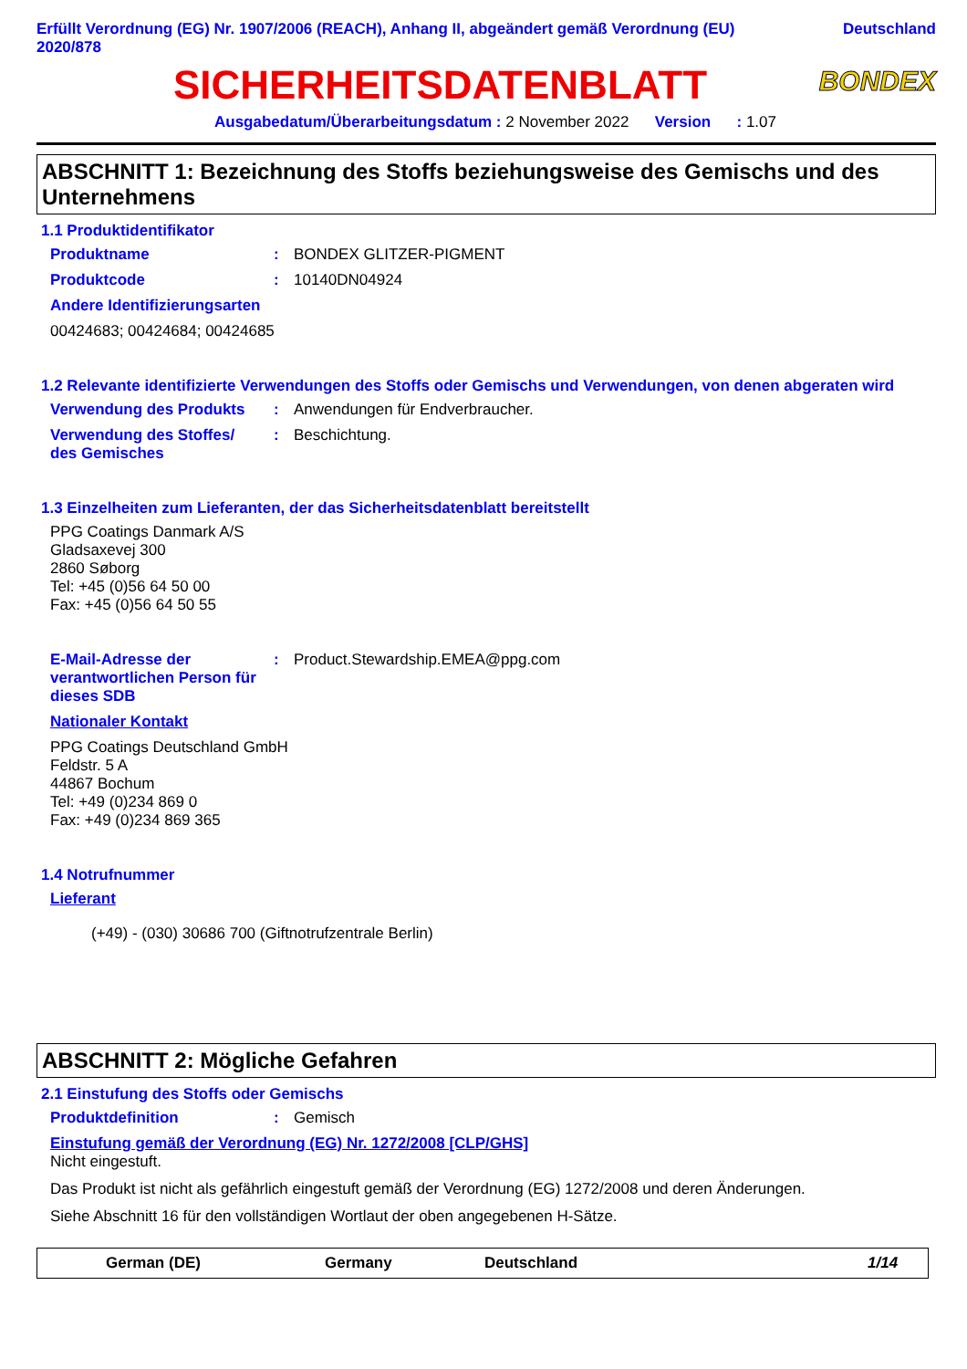Erfüllt Verordnung (EG) Nr. 1907/2006 (REACH), Anhang II, abgeändert gemäß Verordnung (EU)
2020/878 Deutschland
SICHERHEITSDATENBLATT
BONDEX
Ausgabedatum/Überarbeitungsdatum : 2 November 2022 Version : 1.07
ABSCHNITT 1: Bezeichnung des Stoffs beziehungsweise des Gemischs und des Unternehmens
1.1 Produktidentifikator
Produktname: BONDEX GLITZER-PIGMENT
Produktcode: 10140DN04924
Andere Identifizierungsarten
00424683; 00424684; 00424685
1.2 Relevante identifizierte Verwendungen des Stoffs oder Gemischs und Verwendungen, von denen abgeraten wird
Verwendung des Produkts: Anwendungen für Endverbraucher.
Verwendung des Stoffes/
des Gemisches: Beschichtung.
1.3 Einzelheiten zum Lieferanten, der das Sicherheitsdatenblatt bereitstellt
PPG Coatings Danmark A/S
Gladsaxevej 300
2860 Søborg
Tel: +45 (0)56 64 50 00
Fax: +45 (0)56 64 50 55
E-Mail-Adresse der verantwortlichen Person für dieses SDB: Product.Stewardship.EMEA@ppg.com
Nationaler Kontakt
PPG Coatings Deutschland GmbH
Feldstr. 5 A
44867 Bochum
Tel: +49 (0)234 869 0
Fax: +49 (0)234 869 365
1.4 Notrufnummer
Lieferant
(+49) - (030) 30686 700 (Giftnotrufzentrale Berlin)
ABSCHNITT 2: Mögliche Gefahren
2.1 Einstufung des Stoffs oder Gemischs
Produktdefinition: Gemisch
Einstufung gemäß der Verordnung (EG) Nr. 1272/2008 [CLP/GHS]
Nicht eingestuft.
Das Produkt ist nicht als gefährlich eingestuft gemäß der Verordnung (EG) 1272/2008 und deren Änderungen.
Siehe Abschnitt 16 für den vollständigen Wortlaut der oben angegebenen H-Sätze.
German (DE) Germany Deutschland 1/14